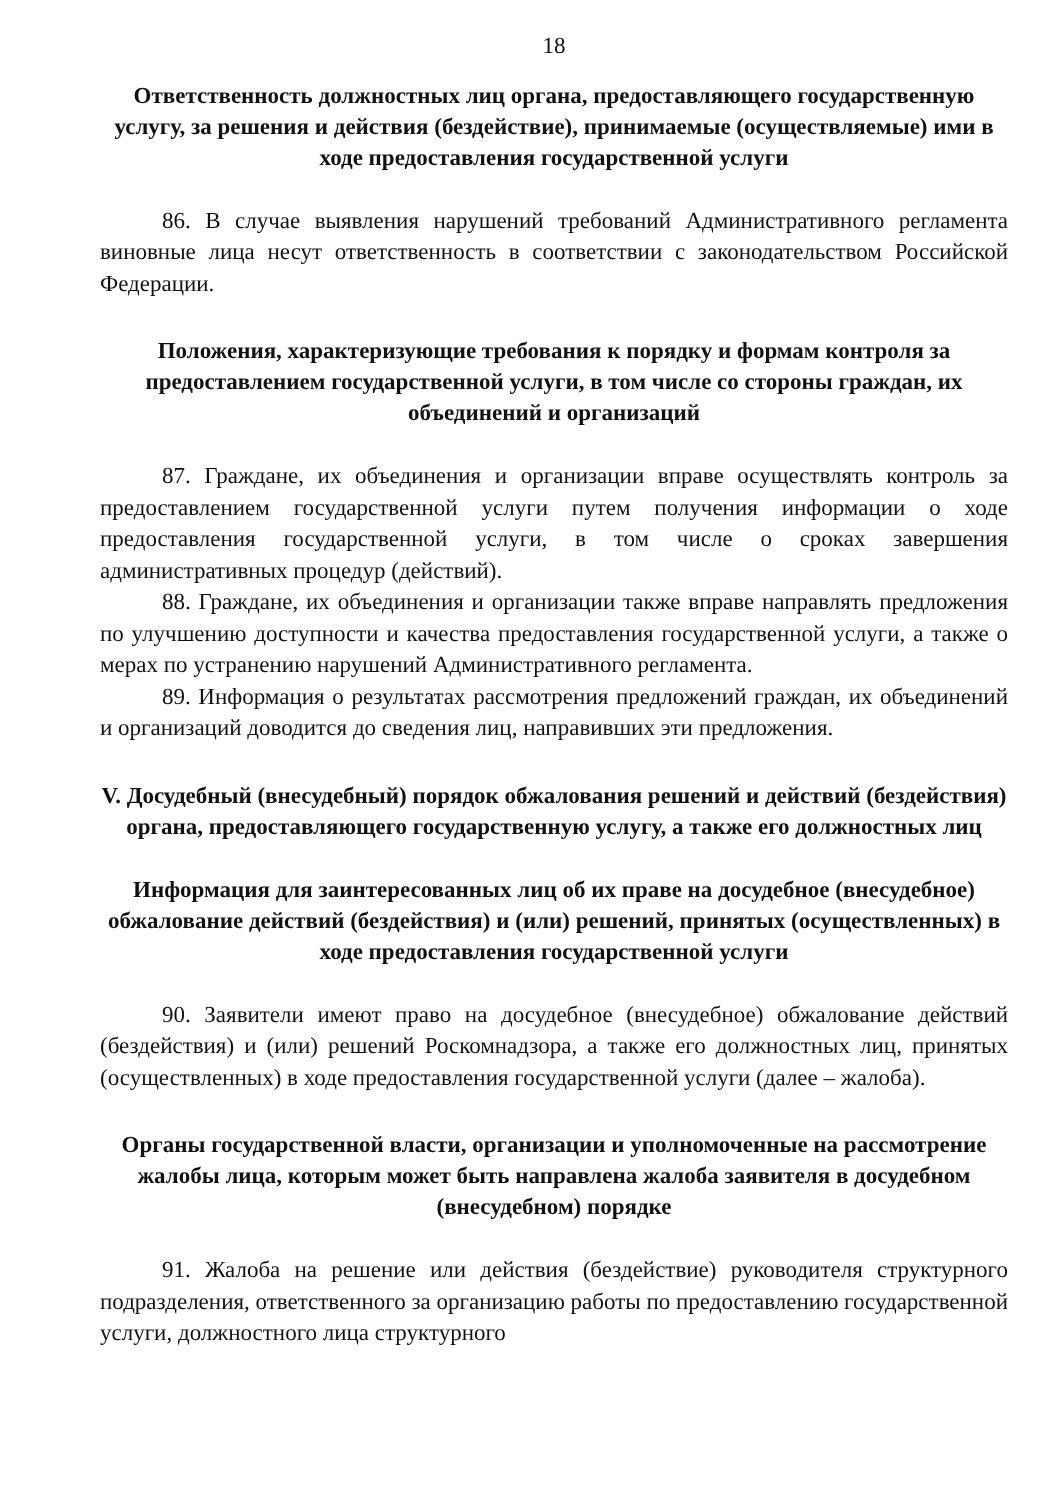18
Ответственность должностных лиц органа, предоставляющего государственную услугу, за решения и действия (бездействие), принимаемые (осуществляемые) ими в ходе предоставления государственной услуги
86. В случае выявления нарушений требований Административного регламента виновные лица несут ответственность в соответствии с законодательством Российской Федерации.
Положения, характеризующие требования к порядку и формам контроля за предоставлением государственной услуги, в том числе со стороны граждан, их объединений и организаций
87. Граждане, их объединения и организации вправе осуществлять контроль за предоставлением государственной услуги путем получения информации о ходе предоставления государственной услуги, в том числе о сроках завершения административных процедур (действий).
88. Граждане, их объединения и организации также вправе направлять предложения по улучшению доступности и качества предоставления государственной услуги, а также о мерах по устранению нарушений Административного регламента.
89. Информация о результатах рассмотрения предложений граждан, их объединений и организаций доводится до сведения лиц, направивших эти предложения.
V. Досудебный (внесудебный) порядок обжалования решений и действий (бездействия) органа, предоставляющего государственную услугу, а также его должностных лиц
Информация для заинтересованных лиц об их праве на досудебное (внесудебное) обжалование действий (бездействия) и (или) решений, принятых (осуществленных) в ходе предоставления государственной услуги
90. Заявители имеют право на досудебное (внесудебное) обжалование действий (бездействия) и (или) решений Роскомнадзора, а также его должностных лиц, принятых (осуществленных) в ходе предоставления государственной услуги (далее – жалоба).
Органы государственной власти, организации и уполномоченные на рассмотрение жалобы лица, которым может быть направлена жалоба заявителя в досудебном (внесудебном) порядке
91. Жалоба на решение или действия (бездействие) руководителя структурного подразделения, ответственного за организацию работы по предоставлению государственной услуги, должностного лица структурного